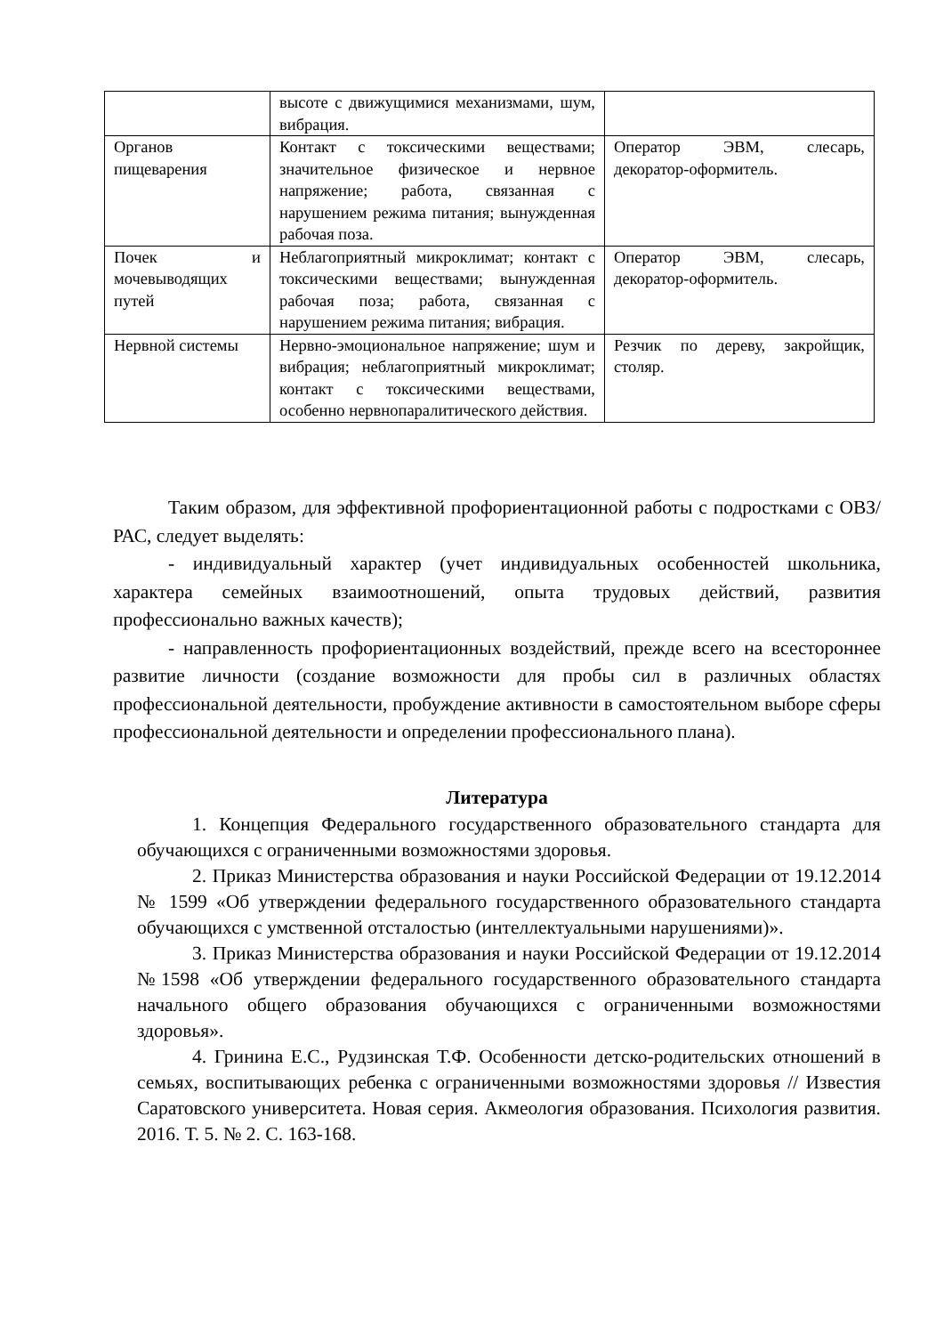| | высоте с движущимися механизмами, шум, вибрация. | |
| Органов пищеварения | Контакт с токсическими веществами; значительное физическое и нервное напряжение; работа, связанная с нарушением режима питания; вынужденная рабочая поза. | Оператор ЭВМ, слесарь, декоратор-оформитель. |
| Почек и мочевыводящих путей | Неблагоприятный микроклимат; контакт с токсическими веществами; вынужденная рабочая поза; работа, связанная с нарушением режима питания; вибрация. | Оператор ЭВМ, слесарь, декоратор-оформитель. |
| Нервной системы | Нервно-эмоциональное напряжение; шум и вибрация; неблагоприятный микроклимат; контакт с токсическими веществами, особенно нервнопаралитического действия. | Резчик по дереву, закройщик, столяр. |
Таким образом, для эффективной профориентационной работы с подростками с ОВЗ/РАС, следует выделять:
- индивидуальный характер (учет индивидуальных особенностей школьника, характера семейных взаимоотношений, опыта трудовых действий, развития профессионально важных качеств);
- направленность профориентационных воздействий, прежде всего на всестороннее развитие личности (создание возможности для пробы сил в различных областях профессиональной деятельности, пробуждение активности в самостоятельном выборе сферы профессиональной деятельности и определении профессионального плана).
Литература
1. Концепция Федерального государственного образовательного стандарта для обучающихся с ограниченными возможностями здоровья.
2. Приказ Министерства образования и науки Российской Федерации от 19.12.2014 № 1599 «Об утверждении федерального государственного образовательного стандарта обучающихся с умственной отсталостью (интеллектуальными нарушениями)».
3. Приказ Министерства образования и науки Российской Федерации от 19.12.2014 №1598 «Об утверждении федерального государственного образовательного стандарта начального общего образования обучающихся с ограниченными возможностями здоровья».
4. Гринина Е.С., Рудзинская Т.Ф. Особенности детско-родительских отношений в семьях, воспитывающих ребенка с ограниченными возможностями здоровья // Известия Саратовского университета. Новая серия. Акмеология образования. Психология развития. 2016. Т. 5. № 2. С. 163-168.